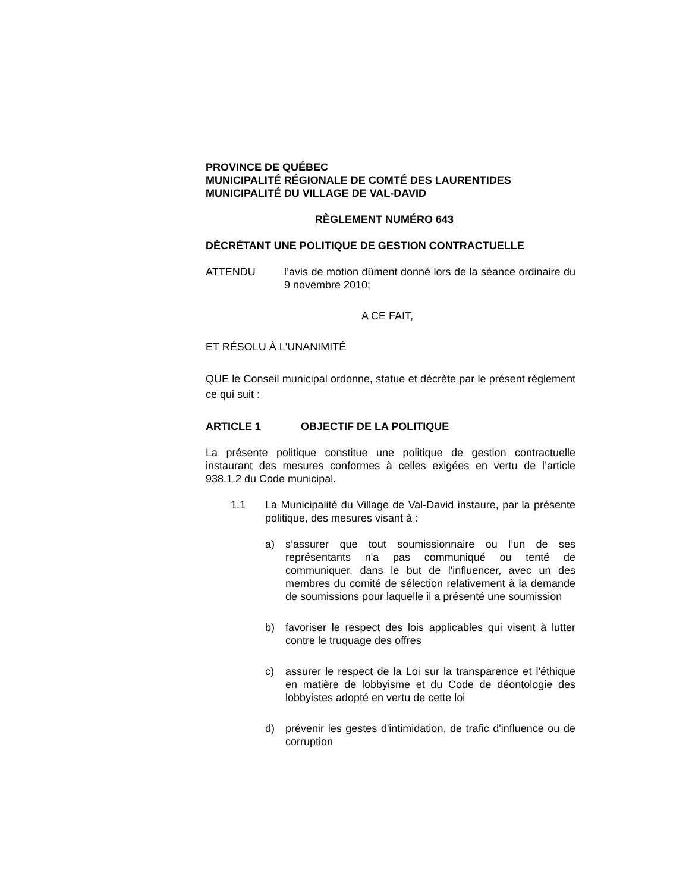PROVINCE DE QUÉBEC
MUNICIPALITÉ RÉGIONALE DE COMTÉ DES LAURENTIDES
MUNICIPALITÉ DU VILLAGE DE VAL-DAVID
RÈGLEMENT NUMÉRO 643
DÉCRÉTANT UNE POLITIQUE DE GESTION CONTRACTUELLE
ATTENDU l’avis de motion dûment donné lors de la séance ordinaire du 9 novembre 2010;
A CE FAIT,
ET RÉSOLU À L'UNANIMITÉ
QUE le Conseil municipal ordonne, statue et décrète par le présent règlement ce qui suit :
ARTICLE 1 OBJECTIF DE LA POLITIQUE
La présente politique constitue une politique de gestion contractuelle instaurant des mesures conformes à celles exigées en vertu de l’article 938.1.2 du Code municipal.
1.1 La Municipalité du Village de Val-David instaure, par la présente politique, des mesures visant à :
a) s’assurer que tout soumissionnaire ou l’un de ses représentants n'a pas communiqué ou tenté de communiquer, dans le but de l'influencer, avec un des membres du comité de sélection relativement à la demande de soumissions pour laquelle il a présenté une soumission
b) favoriser le respect des lois applicables qui visent à lutter contre le truquage des offres
c) assurer le respect de la Loi sur la transparence et l'éthique en matière de lobbyisme et du Code de déontologie des lobbyistes adopté en vertu de cette loi
d) prévenir les gestes d'intimidation, de trafic d'influence ou de corruption